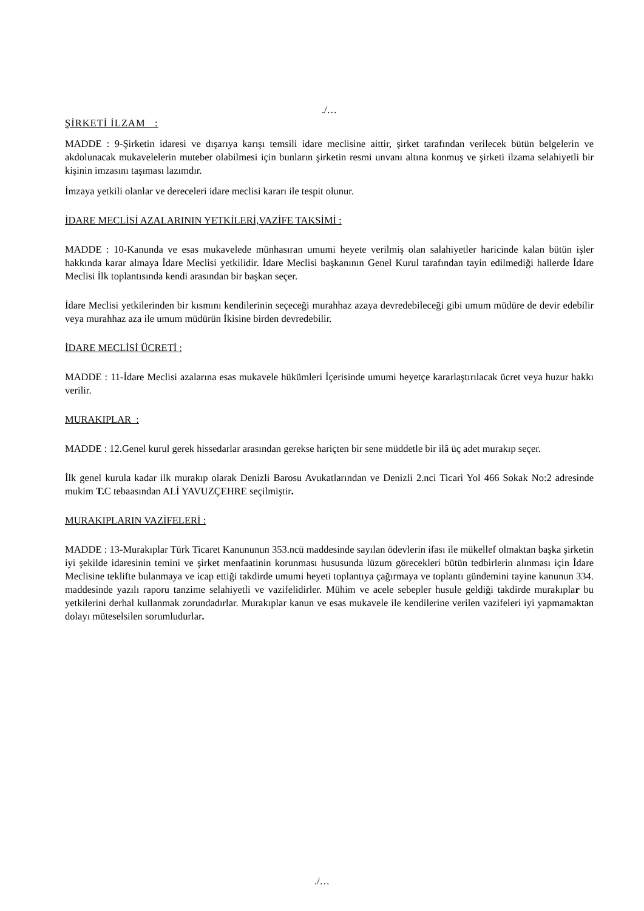./…
ŞİRKETİ İLZAM :
MADDE : 9-Şirketin idaresi ve dışarıya karışı temsili idare meclisine aittir, şirket tarafından verilecek bütün belgelerin ve akdolunacak mukavelelerin muteber olabilmesi için bunların şirketin resmi unvanı altına konmuş ve şirketi ilzama selahiyetli bir kişinin imzasını taşıması lazımdır.
İmzaya yetkili olanlar ve dereceleri idare meclisi kararı ile tespit olunur.
İDARE MECLİSİ AZALARININ YETKİLERİ,VAZİFE TAKSİMİ :
MADDE : 10-Kanunda ve esas mukavelede münhasıran umumi heyete verilmiş olan salahiyetler haricinde kalan bütün işler hakkında karar almaya İdare Meclisi yetkilidir. İdare Meclisi başkanının Genel Kurul tarafından tayin edilmediği hallerde İdare Meclisi İlk toplantısında kendi arasından bir başkan seçer.
İdare Meclisi yetkilerinden bir kısmını kendilerinin seçeceği murahhaz azaya devredebileceği gibi umum müdüre de devir edebilir veya murahhaz aza ile umum müdürün İkisine birden devredebilir.
İDARE MECLİSİ ÜCRETİ :
MADDE : 11-İdare Meclisi azalarına esas mukavele hükümleri İçerisinde umumi heyetçe kararlaştırılacak ücret veya huzur hakkı verilir.
MURAKIPLAR :
MADDE : 12.Genel kurul gerek hissedarlar arasından gerekse hariçten bir sene müddetle bir ilâ üç adet murakıp seçer.
İlk genel kurula kadar ilk murakıp olarak Denizli Barosu Avukatlarından ve Denizli 2.nci Ticari Yol 466 Sokak No:2 adresinde mukim T. C tebaasından ALİ YAVUZÇEHRE seçilmiştir.
MURAKIPLARIN VAZİFELERİ :
MADDE : 13-Murakıplar Türk Ticaret Kanununun 353.ncü maddesinde sayılan ödevlerin ifası ile mükellef olmaktan başka şirketin iyi şekilde idaresinin temini ve şirket menfaatinin korunması hususunda lüzum görecekleri bütün tedbirlerin alınması için İdare Meclisine teklifte bulanmaya ve icap ettiği takdirde umumi heyeti toplantıya çağırmaya ve toplantı gündemini tayine kanunun 334. maddesinde yazılı raporu tanzime selahiyetli ve vazifelidirler. Mühim ve acele sebepler husule geldiği takdirde murakıplar bu yetkilerini derhal kullanmak zorundadırlar. Murakıplar kanun ve esas mukavele ile kendilerine verilen vazifeleri iyi yapmamaktan dolayı müteselsilen sorumludurlar.
./…